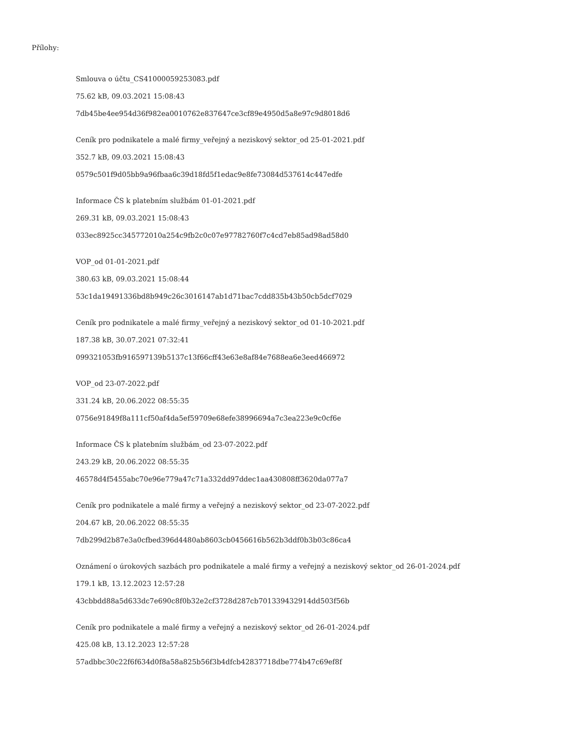Přílohy:
Smlouva o účtu_CS41000059253083.pdf
75.62 kB, 09.03.2021 15:08:43
7db45be4ee954d36f982ea0010762e837647ce3cf89e4950d5a8e97c9d8018d6
Ceník pro podnikatele a malé firmy_veřejný a neziskový sektor_od 25-01-2021.pdf
352.7 kB, 09.03.2021 15:08:43
0579c501f9d05bb9a96fbaa6c39d18fd5f1edac9e8fe73084d537614c447edfe
Informace ČS k platebním službám 01-01-2021.pdf
269.31 kB, 09.03.2021 15:08:43
033ec8925cc345772010a254c9fb2c0c07e97782760f7c4cd7eb85ad98ad58d0
VOP_od 01-01-2021.pdf
380.63 kB, 09.03.2021 15:08:44
53c1da19491336bd8b949c26c3016147ab1d71bac7cdd835b43b50cb5dcf7029
Ceník pro podnikatele a malé firmy_veřejný a neziskový sektor_od 01-10-2021.pdf
187.38 kB, 30.07.2021 07:32:41
099321053fb916597139b5137c13f66cff43e63e8af84e7688ea6e3eed466972
VOP_od 23-07-2022.pdf
331.24 kB, 20.06.2022 08:55:35
0756e91849f8a111cf50af4da5ef59709e68efe38996694a7c3ea223e9c0cf6e
Informace ČS k platebním službám_od 23-07-2022.pdf
243.29 kB, 20.06.2022 08:55:35
46578d4f5455abc70e96e779a47c71a332dd97ddec1aa430808ff3620da077a7
Ceník pro podnikatele a malé firmy a veřejný a neziskový sektor_od 23-07-2022.pdf
204.67 kB, 20.06.2022 08:55:35
7db299d2b87e3a0cfbed396d4480ab8603cb0456616b562b3ddf0b3b03c86ca4
Oznámení o úrokových sazbách pro podnikatele a malé firmy a veřejný a neziskový sektor_od 26-01-2024.pdf
179.1 kB, 13.12.2023 12:57:28
43cbbdd88a5d633dc7e690c8f0b32e2cf3728d287cb701339432914dd503f56b
Ceník pro podnikatele a malé firmy a veřejný a neziskový sektor_od 26-01-2024.pdf
425.08 kB, 13.12.2023 12:57:28
57adbbc30c22f6f634d0f8a58a825b56f3b4dfcb42837718dbe774b47c69ef8f